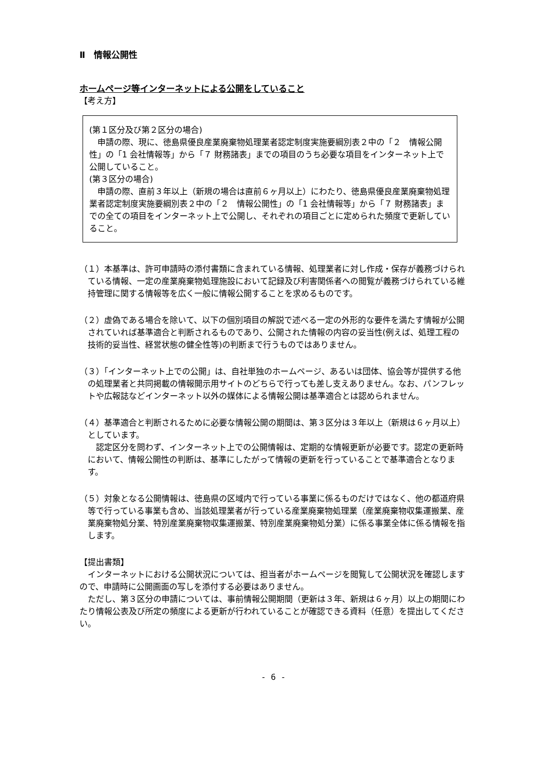Ⅱ　情報公開性
ホームページ等インターネットによる公開をしていること
【考え方】
(第１区分及び第２区分の場合)
申請の際、現に、徳島県優良産業廃棄物処理業者認定制度実施要綱別表２中の「２　情報公開性」の「1 会社情報等」から「７ 財務諸表」までの項目のうち必要な項目をインターネット上で公開していること。
(第３区分の場合)
申請の際、直前３年以上（新規の場合は直前６ヶ月以上）にわたり、徳島県優良産業廃棄物処理業者認定制度実施要綱別表２中の「２　情報公開性」の「1 会社情報等」から「７ 財務諸表」までの全ての項目をインターネット上で公開し、それぞれの項目ごとに定められた頻度で更新していること。
（１）本基準は、許可申請時の添付書類に含まれている情報、処理業者に対し作成・保存が義務づけられている情報、一定の産業廃棄物処理施設において記録及び利害関係者への閲覧が義務づけられている維持管理に関する情報等を広く一般に情報公開することを求めるものです。
（２）虚偽である場合を除いて、以下の個別項目の解説で述べる一定の外形的な要件を満たす情報が公開されていれば基準適合と判断されるものであり、公開された情報の内容の妥当性(例えば、処理工程の技術的妥当性、経営状態の健全性等)の判断まで行うものではありません。
（３）「インターネット上での公開」は、自社単独のホームページ、あるいは団体、協会等が提供する他の処理業者と共同掲載の情報開示用サイトのどちらで行っても差し支えありません。なお、パンフレットや広報誌などインターネット以外の媒体による情報公開は基準適合とは認められません。
（４）基準適合と判断されるために必要な情報公開の期間は、第３区分は３年以上（新規は６ヶ月以上）としています。
　認定区分を問わず、インターネット上での公開情報は、定期的な情報更新が必要です。認定の更新時において、情報公開性の判断は、基準にしたがって情報の更新を行っていることで基準適合となります。
（５）対象となる公開情報は、徳島県の区域内で行っている事業に係るものだけではなく、他の都道府県等で行っている事業も含め、当該処理業者が行っている産業廃棄物処理業（産業廃棄物収集運搬業、産業廃棄物処分業、特別産業廃棄物収集運搬業、特別産業廃棄物処分業）に係る事業全体に係る情報を指します。
【提出書類】
インターネットにおける公開状況については、担当者がホームページを閲覧して公開状況を確認しますので、申請時に公開画面の写しを添付する必要はありません。
ただし、第３区分の申請については、事前情報公開期間（更新は３年、新規は６ヶ月）以上の期間にわたり情報公表及び所定の頻度による更新が行われていることが確認できる資料（任意）を提出してください。
- 6 -